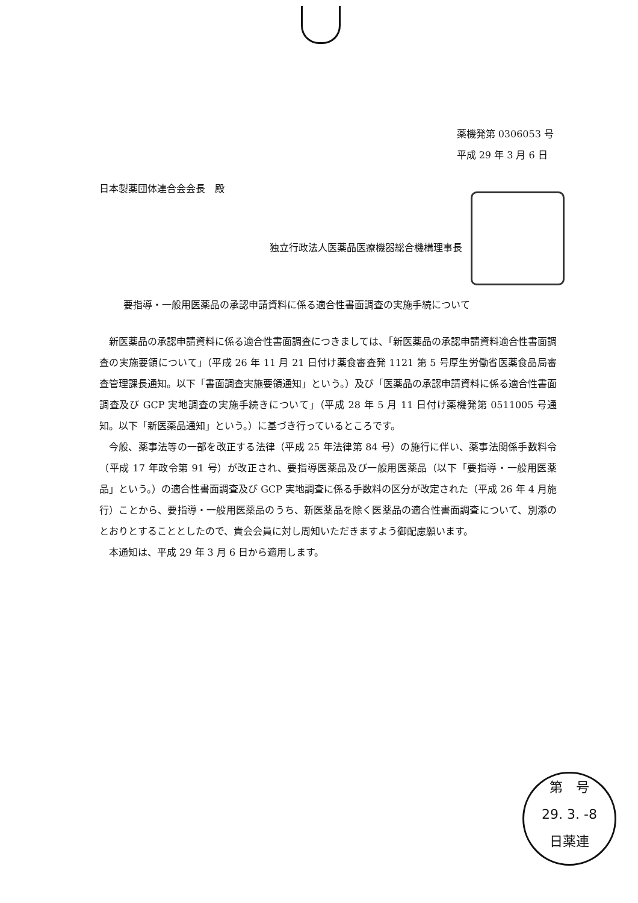薬機発第 0306053 号
平成 29 年 3 月 6 日
日本製薬団体連合会会長　殿
独立行政法人医薬品医療機器総合機構理事長
要指導・一般用医薬品の承認申請資料に係る適合性書面調査の実施手続について
新医薬品の承認申請資料に係る適合性書面調査につきましては、「新医薬品の承認申請資料適合性書面調査の実施要領について」（平成 26 年 11 月 21 日付け薬食審査発 1121 第 5 号厚生労働省医薬食品局審査管理課長通知。以下「書面調査実施要領通知」という。）及び「医薬品の承認申請資料に係る適合性書面調査及び GCP 実地調査の実施手続きについて」（平成 28 年 5 月 11 日付け薬機発第 0511005 号通知。以下「新医薬品通知」という。）に基づき行っているところです。
今般、薬事法等の一部を改正する法律（平成 25 年法律第 84 号）の施行に伴い、薬事法関係手数料令（平成 17 年政令第 91 号）が改正され、要指導医薬品及び一般用医薬品（以下「要指導・一般用医薬品」という。）の適合性書面調査及び GCP 実地調査に係る手数料の区分が改定された（平成 26 年 4 月施行）ことから、要指導・一般用医薬品のうち、新医薬品を除く医薬品の適合性書面調査について、別添のとおりとすることとしたので、貴会会員に対し周知いただきますよう御配慮願います。
本通知は、平成 29 年 3 月 6 日から適用します。
第　号
29. 3. -8
日薬連